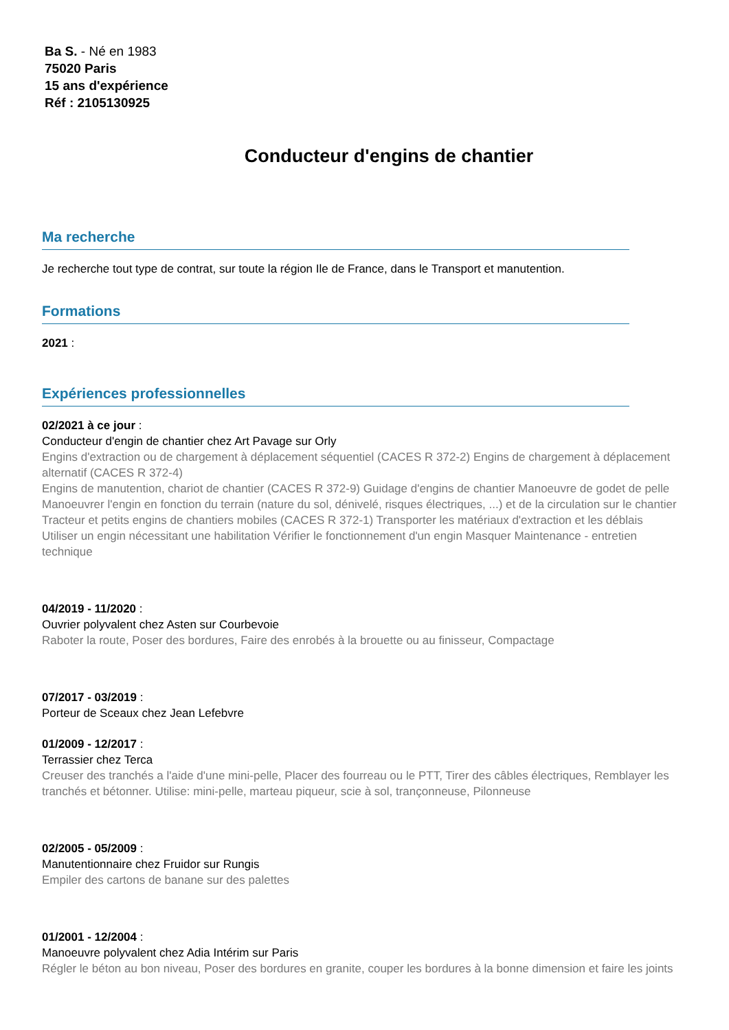Ba S. - Né en 1983
75020 Paris
15 ans d'expérience
Réf : 2105130925
Conducteur d'engins de chantier
Ma recherche
Je recherche tout type de contrat, sur toute la région Ile de France, dans le Transport et manutention.
Formations
2021 :
Expériences professionnelles
02/2021 à ce jour :
Conducteur d'engin de chantier chez Art Pavage sur Orly
Engins d'extraction ou de chargement à déplacement séquentiel (CACES R 372-2) Engins de chargement à déplacement alternatif (CACES R 372-4)
Engins de manutention, chariot de chantier (CACES R 372-9) Guidage d'engins de chantier Manoeuvre de godet de pelle Manoeuvrer l'engin en fonction du terrain (nature du sol, dénivelé, risques électriques, ...) et de la circulation sur le chantier Tracteur et petits engins de chantiers mobiles (CACES R 372-1) Transporter les matériaux d'extraction et les déblais Utiliser un engin nécessitant une habilitation Vérifier le fonctionnement d'un engin Masquer Maintenance - entretien technique
04/2019 - 11/2020 :
Ouvrier polyvalent chez Asten sur Courbevoie
Raboter la route, Poser des bordures, Faire des enrobés à la brouette ou au finisseur, Compactage
07/2017 - 03/2019 :
Porteur de Sceaux chez Jean Lefebvre
01/2009 - 12/2017 :
Terrassier chez Terca
Creuser des tranchés a l'aide d'une mini-pelle, Placer des fourreau ou le PTT, Tirer des câbles électriques, Remblayer les tranchés et bétonner. Utilise: mini-pelle, marteau piqueur, scie à sol, trançonneuse, Pilonneuse
02/2005 - 05/2009 :
Manutentionnaire chez Fruidor sur Rungis
Empiler des cartons de banane sur des palettes
01/2001 - 12/2004 :
Manoeuvre polyvalent chez Adia Intérim sur Paris
Régler le béton au bon niveau, Poser des bordures en granite, couper les bordures à la bonne dimension et faire les joints